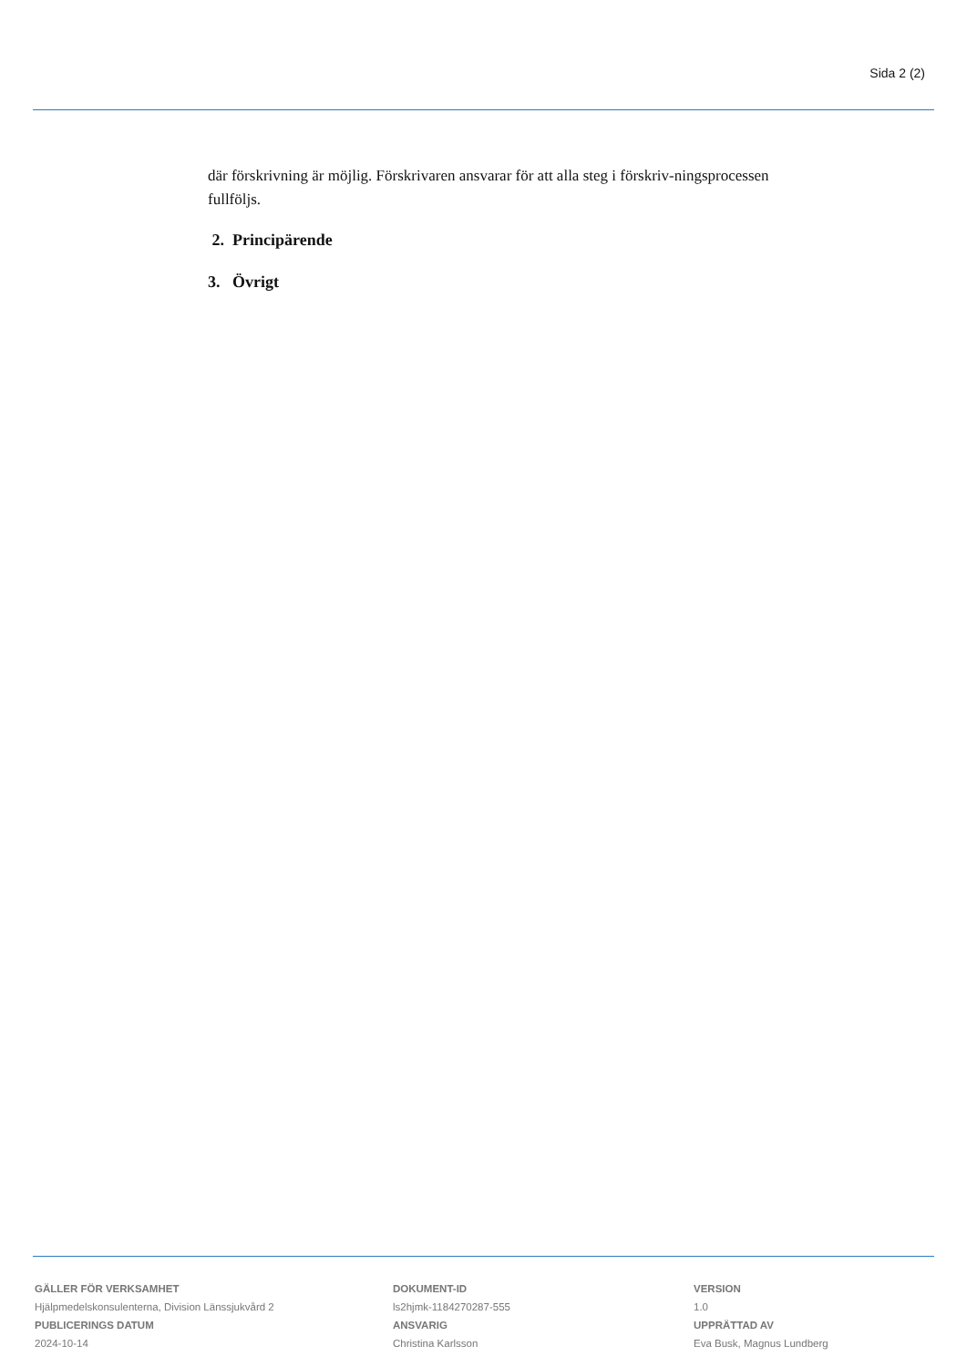Sida 2 (2)
där förskrivning är möjlig. Förskrivaren ansvarar för att alla steg i förskriv-ningsprocessen fullföljs.
2. Principärende
3. Övrigt
GÄLLER FÖR VERKSAMHET
Hjälpmedelskonsulenterna, Division Länssjukvård 2
PUBLICERINGS DATUM
2024-10-14
DOKUMENT-ID
ls2hjmk-1184270287-555
ANSVARIG
Christina Karlsson
VERSION
1.0
UPPRÄTTAD AV
Eva Busk, Magnus Lundberg